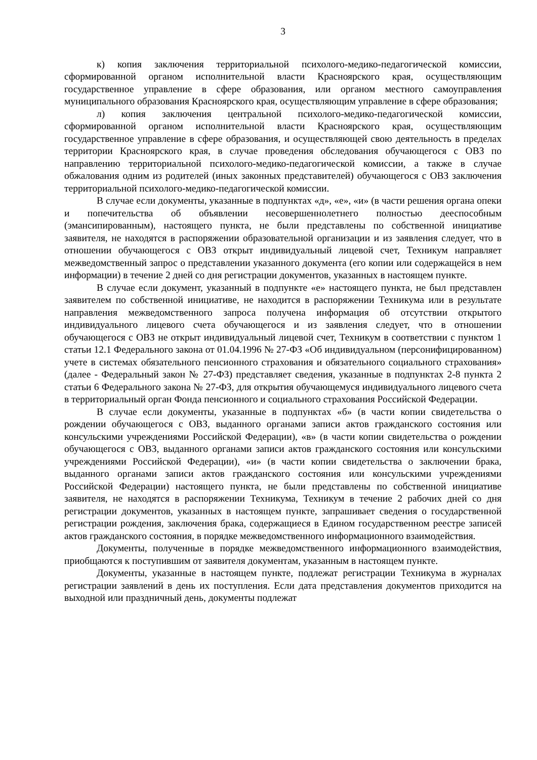3
к) копия заключения территориальной психолого-медико-педагогической комиссии, сформированной органом исполнительной власти Красноярского края, осуществляющим государственное управление в сфере образования, или органом местного самоуправления муниципального образования Красноярского края, осуществляющим управление в сфере образования;
л) копия заключения центральной психолого-медико-педагогической комиссии, сформированной органом исполнительной власти Красноярского края, осуществляющим государственное управление в сфере образования, и осуществляющей свою деятельность в пределах территории Красноярского края, в случае проведения обследования обучающегося с ОВЗ по направлению территориальной психолого-медико-педагогической комиссии, а также в случае обжалования одним из родителей (иных законных представителей) обучающегося с ОВЗ заключения территориальной психолого-медико-педагогической комиссии.
В случае если документы, указанные в подпунктах «д», «е», «и» (в части решения органа опеки и попечительства об объявлении несовершеннолетнего полностью дееспособным (эмансипированным), настоящего пункта, не были представлены по собственной инициативе заявителя, не находятся в распоряжении образовательной организации и из заявления следует, что в отношении обучающегося с ОВЗ открыт индивидуальный лицевой счет, Техникум направляет межведомственный запрос о представлении указанного документа (его копии или содержащейся в нем информации) в течение 2 дней со дня регистрации документов, указанных в настоящем пункте.
В случае если документ, указанный в подпункте «е» настоящего пункта, не был представлен заявителем по собственной инициативе, не находится в распоряжении Техникума или в результате направления межведомственного запроса получена информация об отсутствии открытого индивидуального лицевого счета обучающегося и из заявления следует, что в отношении обучающегося с ОВЗ не открыт индивидуальный лицевой счет, Техникум в соответствии с пунктом 1 статьи 12.1 Федерального закона от 01.04.1996 № 27-ФЗ «Об индивидуальном (персонифицированном) учете в системах обязательного пенсионного страхования и обязательного социального страхования» (далее - Федеральный закон № 27-ФЗ) представляет сведения, указанные в подпунктах 2-8 пункта 2 статьи 6 Федерального закона № 27-ФЗ, для открытия обучающемуся индивидуального лицевого счета в территориальный орган Фонда пенсионного и социального страхования Российской Федерации.
В случае если документы, указанные в подпунктах «б» (в части копии свидетельства о рождении обучающегося с ОВЗ, выданного органами записи актов гражданского состояния или консульскими учреждениями Российской Федерации), «в» (в части копии свидетельства о рождении обучающегося с ОВЗ, выданного органами записи актов гражданского состояния или консульскими учреждениями Российской Федерации), «и» (в части копии свидетельства о заключении брака, выданного органами записи актов гражданского состояния или консульскими учреждениями Российской Федерации) настоящего пункта, не были представлены по собственной инициативе заявителя, не находятся в распоряжении Техникума, Техникум в течение 2 рабочих дней со дня регистрации документов, указанных в настоящем пункте, запрашивает сведения о государственной регистрации рождения, заключения брака, содержащиеся в Едином государственном реестре записей актов гражданского состояния, в порядке межведомственного информационного взаимодействия.
Документы, полученные в порядке межведомственного информационного взаимодействия, приобщаются к поступившим от заявителя документам, указанным в настоящем пункте.
Документы, указанные в настоящем пункте, подлежат регистрации Техникума в журналах регистрации заявлений в день их поступления. Если дата представления документов приходится на выходной или праздничный день, документы подлежат